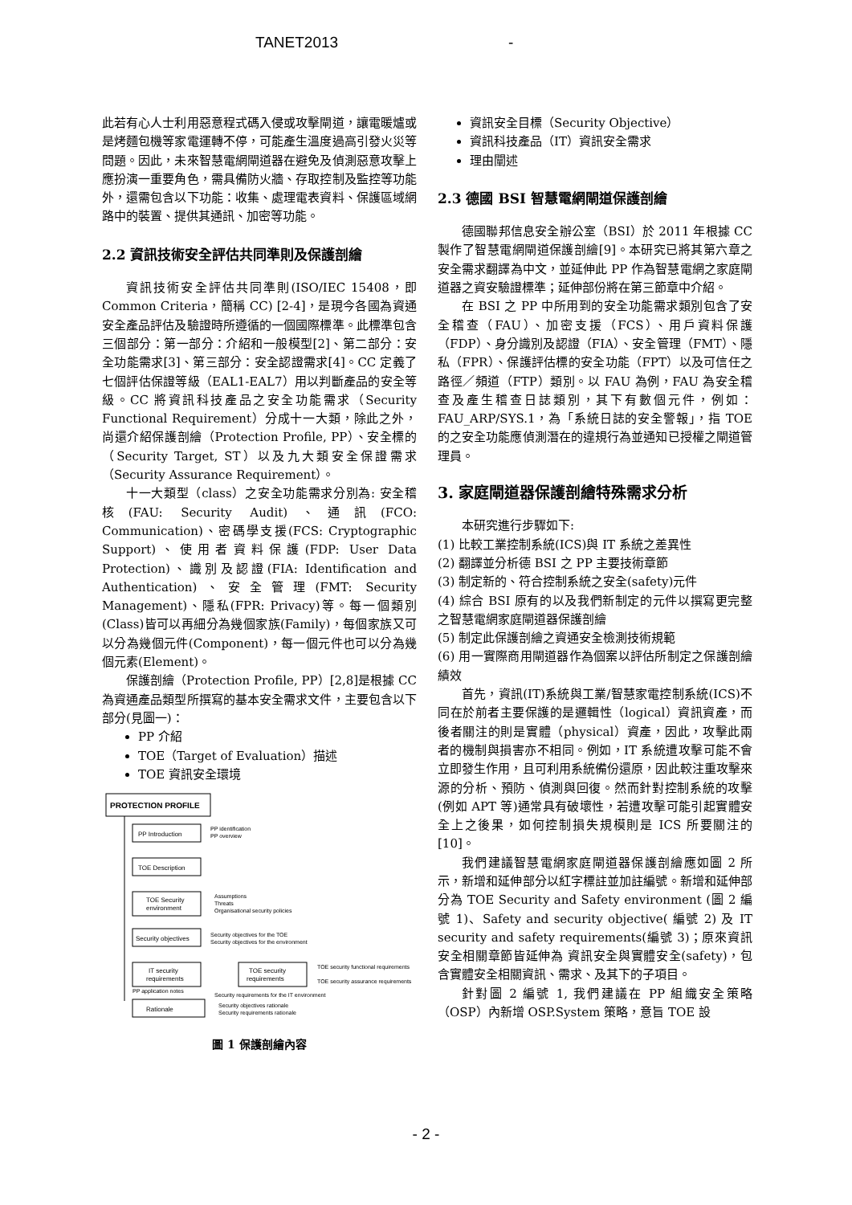TANET2013 -
此若有心人士利用惡意程式碼入侵或攻擊閘道，讓電暖爐或是烤麵包機等家電運轉不停，可能產生溫度過高引發火災等問題。因此，未來智慧電網閘道器在避免及偵測惡意攻擊上應扮演一重要角色，需具備防火牆、存取控制及監控等功能外，還需包含以下功能：收集、處理電表資料、保護區域網路中的裝置、提供其通訊、加密等功能。
2.2 資訊技術安全評估共同準則及保護剖繪
資訊技術安全評估共同準則(ISO/IEC 15408，即 Common Criteria，簡稱 CC) [2-4]，是現今各國為資通安全產品評估及驗證時所遵循的一個國際標準。此標準包含三個部分：第一部分：介紹和一般模型[2]、第二部分：安全功能需求[3]、第三部分：安全認證需求[4]。CC 定義了七個評估保證等級（EAL1-EAL7）用以判斷產品的安全等級。CC 將資訊科技產品之安全功能需求（Security Functional Requirement）分成十一大類，除此之外，尚還介紹保護剖繪（Protection Profile, PP）、安全標的（Security Target, ST）以及九大類安全保證需求（Security Assurance Requirement）。
十一大類型（class）之安全功能需求分別為: 安全稽核(FAU: Security Audit)、通訊(FCO: Communication)、密碼學支援(FCS: Cryptographic Support)、使用者資料保護(FDP: User Data Protection)、識別及認證(FIA: Identification and Authentication)、安全管理(FMT: Security Management)、隱私(FPR: Privacy)等。每一個類別(Class)皆可以再細分為幾個家族(Family)，每個家族又可以分為幾個元件(Component)，每一個元件也可以分為幾個元素(Element)。
保護剖繪（Protection Profile, PP）[2,8]是根據 CC 為資通產品類型所撰寫的基本安全需求文件，主要包含以下部分(見圖一)：
PP 介紹
TOE（Target of Evaluation）描述
TOE 資訊安全環境
PROTECTION PROFILE
PP Introduction
PP identification
PP overview
TOE Description
TOE Security
environment
Assumptions
Threats
Organisational security policies
Security objectives
Security objectives for the TOE
Security objectives for the environment
IT security
requirements
TOE security
requirements
TOE security functional requirements
TOE security assurance requirements
Security requirements for the IT environment
PP application notes
Rationale
Security objectives rationale
Security requirements rationale
圖 1 保護剖繪內容
資訊安全目標（Security Objective）
資訊科技產品（IT）資訊安全需求
理由闡述
2.3 德國 BSI 智慧電網閘道保護剖繪
德國聯邦信息安全辦公室（BSI）於 2011 年根據 CC 製作了智慧電網閘道保護剖繪[9]。本研究已將其第六章之安全需求翻譯為中文，並延伸此 PP 作為智慧電網之家庭閘道器之資安驗證標準；延伸部份將在第三節章中介紹。
在 BSI 之 PP 中所用到的安全功能需求類別包含了安全稽查（FAU）、加密支援（FCS）、用戶資料保護（FDP）、身分識別及認證（FIA）、安全管理（FMT）、隱私（FPR）、保護評估標的安全功能（FPT）以及可信任之路徑／頻道（FTP）類別。以 FAU 為例，FAU 為安全稽查及產生稽查日誌類別，其下有數個元件，例如：FAU_ARP/SYS.1，為「系統日誌的安全警報」，指 TOE 的之安全功能應偵測潛在的違規行為並通知已授權之閘道管理員。
3. 家庭閘道器保護剖繪特殊需求分析
本研究進行步驟如下:
(1) 比較工業控制系統(ICS)與 IT 系統之差異性
(2) 翻譯並分析德 BSI 之 PP 主要技術章節
(3) 制定新的、符合控制系統之安全(safety)元件
(4) 綜合 BSI 原有的以及我們新制定的元件以撰寫更完整之智慧電網家庭閘道器保護剖繪
(5) 制定此保護剖繪之資通安全檢測技術規範
(6) 用一實際商用閘道器作為個案以評估所制定之保護剖繪績效
首先，資訊(IT)系統與工業/智慧家電控制系統(ICS)不同在於前者主要保護的是邏輯性（logical）資訊資產，而後者關注的則是實體（physical）資產，因此，攻擊此兩者的機制與損害亦不相同。例如，IT 系統遭攻擊可能不會立即發生作用，且可利用系統備份還原，因此較注重攻擊來源的分析、預防、偵測與回復。然而針對控制系統的攻擊(例如 APT 等)通常具有破壞性，若遭攻擊可能引起實體安全上之後果，如何控制損失規模則是 ICS 所要關注的[10]。
我們建議智慧電網家庭閘道器保護剖繪應如圖 2 所示，新增和延伸部分以紅字標註並加註編號。新增和延伸部分為 TOE Security and Safety environment (圖 2 編號 1)、Safety and security objective( 編號 2) 及 IT security and safety requirements(編號 3)；原來資訊安全相關章節皆延伸為 資訊安全與實體安全(safety)，包含實體安全相關資訊、需求、及其下的子項目。
針對圖 2 編號 1, 我們建議在 PP 組織安全策略（OSP）內新增 OSP.System 策略，意旨 TOE 設
- 2 -